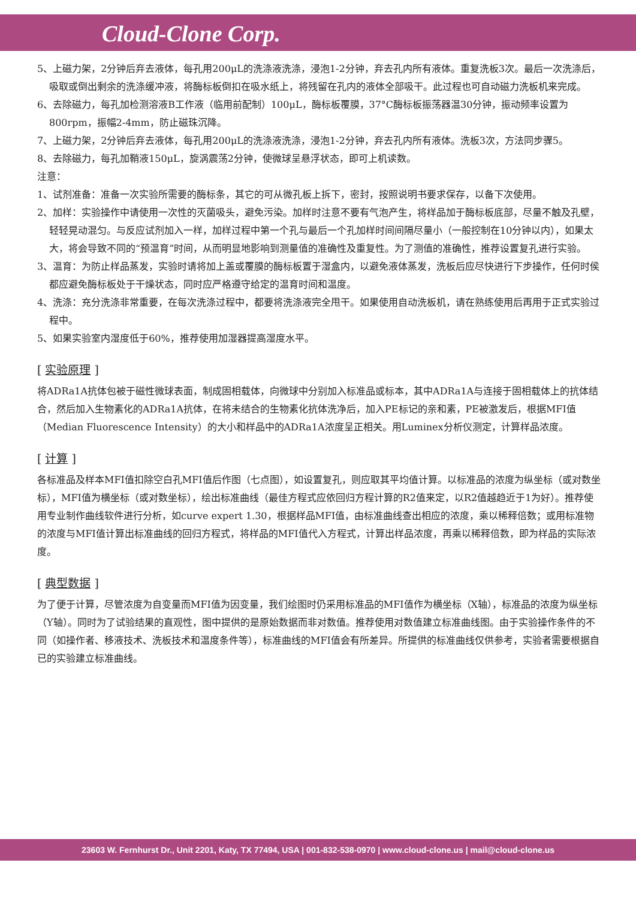Cloud-Clone Corp.
5、上磁力架，2分钟后弃去液体，每孔用200μL的洗涤液洗涤，浸泡1-2分钟，弃去孔内所有液体。重复洗板3次。最后一次洗涤后，吸取或倒出剩余的洗涤缓冲液，将酶标板倒扣在吸水纸上，将残留在孔内的液体全部吸干。此过程也可自动磁力洗板机来完成。
6、去除磁力，每孔加检测溶液B工作液（临用前配制）100μL，酶标板覆膜，37°C酶标板振荡器温30分钟，振动频率设置为800rpm，振幅2-4mm，防止磁珠沉降。
7、上磁力架，2分钟后弃去液体，每孔用200μL的洗涤液洗涤，浸泡1-2分钟，弃去孔内所有液体。洗板3次，方法同步骤5。
8、去除磁力，每孔加鞘液150μL，旋涡震荡2分钟，使微球呈悬浮状态，即可上机读数。
注意：
1、试剂准备：准备一次实验所需要的酶标条，其它的可从微孔板上拆下，密封，按照说明书要求保存，以备下次使用。
2、加样：实验操作中请使用一次性的灭菌吸头，避免污染。加样时注意不要有气泡产生，将样品加于酶标板底部，尽量不触及孔壁，轻轻晃动混匀。与反应试剂加入一样，加样过程中第一个孔与最后一个孔加样时间间隔尽量小（一般控制在10分钟以内），如果太大，将会导致不同的“预温育”时间，从而明显地影响到测量值的准确性及重复性。为了测值的准确性，推荐设置复孔进行实验。
3、温育：为防止样品蒸发，实验时请将加上盖或覆膜的酶标板置于湿盒内，以避免液体蒸发，洗板后应尽快进行下步操作，任何时侯都应避免酶标板处于干燥状态，同时应严格遵守给定的温育时间和温度。
4、洗涤：充分洗涤非常重要，在每次洗涤过程中，都要将洗涤液完全甩干。如果使用自动洗板机，请在熟练使用后再用于正式实验过程中。
5、如果实验室内湿度低于60%，推荐使用加湿器提高湿度水平。
[ 实验原理 ]
将ADRa1A抗体包被于磁性微球表面，制成固相载体，向微球中分别加入标准品或标本，其中ADRa1A与连接于固相载体上的抗体结合，然后加入生物素化的ADRa1A抗体，在将未结合的生物素化抗体洗净后，加入PE标记的亲和素，PE被激发后，根据MFI值（Median Fluorescence Intensity）的大小和样品中的ADRa1A浓度呈正相关。用Luminex分析仪测定，计算样品浓度。
[ 计算 ]
各标准品及样本MFI值扣除空白孔MFI值后作图（七点图），如设置复孔，则应取其平均值计算。以标准品的浓度为纵坐标（或对数坐标），MFI值为横坐标（或对数坐标），绘出标准曲线（最佳方程式应依回归方程计算的R2值来定，以R2值越趋近于1为好）。推荐使用专业制作曲线软件进行分析，如curve expert 1.30，根据样品MFI值，由标准曲线查出相应的浓度，乘以稀释倍数；或用标准物的浓度与MFI值计算出标准曲线的回归方程式，将样品的MFI值代入方程式，计算出样品浓度，再乘以稀释倍数，即为样品的实际浓度。
[ 典型数据 ]
为了便于计算，尽管浓度为自变量而MFI值为因变量，我们绘图时仍采用标准品的MFI值作为横坐标（X轴），标准品的浓度为纵坐标（Y轴）。同时为了试验结果的直观性，图中提供的是原始数据而非对数值。推荐使用对数值建立标准曲线图。由于实验操作条件的不同（如操作者、移液技术、洗板技术和温度条件等），标准曲线的MFI值会有所差异。所提供的标准曲线仅供参考，实验者需要根据自已的实验建立标准曲线。
23603 W. Fernhurst Dr., Unit 2201, Katy, TX 77494, USA | 001-832-538-0970 | www.cloud-clone.us | mail@cloud-clone.us